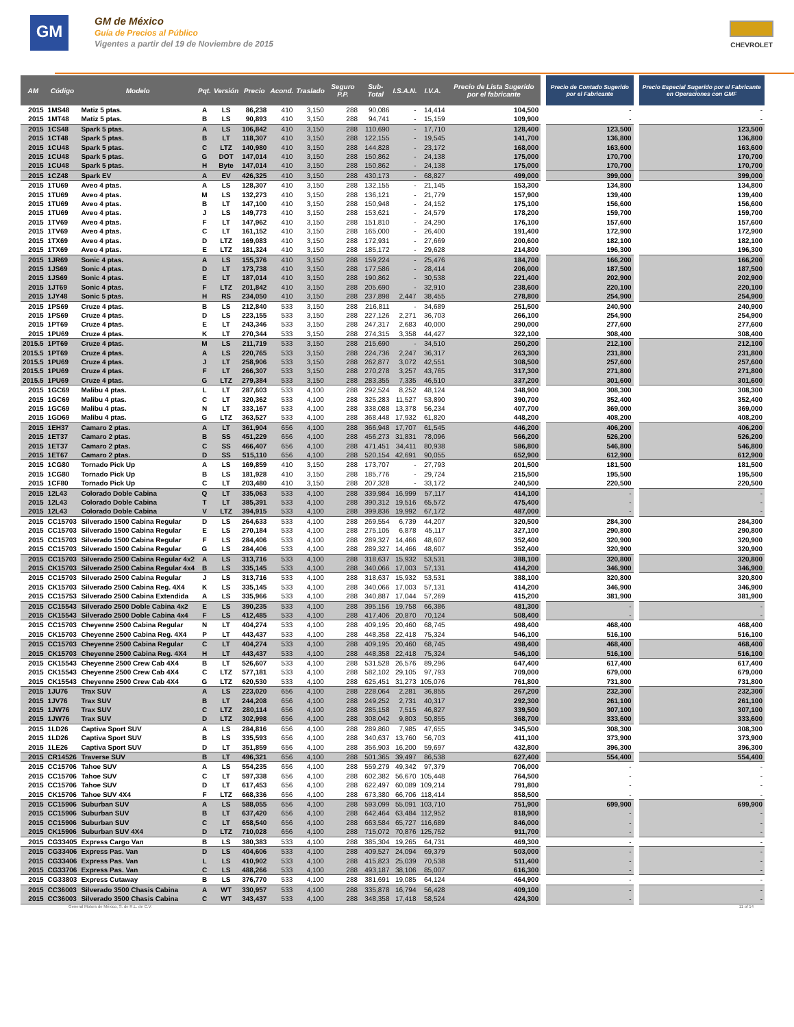GM
GM de México
Guía de Precios al Público
Vigentes a partir del 19 de Noviembre de 2015
CHEVROLET
| AM | Código | Modelo | Pqt. | Versión | Precio | Acond. | Traslado | Seguro P.P. | Sub-Total | I.S.A.N. | I.V.A. | Precio de Lista Sugerido por el fabricante | Precio de Contado Sugerido por el Fabricante | Precio Especial Sugerido por el Fabricante en Operaciones con GMF |
| --- | --- | --- | --- | --- | --- | --- | --- | --- | --- | --- | --- | --- | --- | --- |
| 2015 | 1MS48 | Matiz 5 ptas. | A | LS | 86,238 | 410 | 3,150 | 288 | 90,086 | - | 14,414 | 104,500 | - | - |
| 2015 | 1MT48 | Matiz 5 ptas. | B | LS | 90,893 | 410 | 3,150 | 288 | 94,741 | - | 15,159 | 109,900 | - | - |
| 2015 | 1CS48 | Spark 5 ptas. | A | LS | 106,842 | 410 | 3,150 | 288 | 110,690 | - | 17,710 | 128,400 | 123,500 | 123,500 |
| 2015 | 1CT48 | Spark 5 ptas. | B | LT | 118,307 | 410 | 3,150 | 288 | 122,155 | - | 19,545 | 141,700 | 136,800 | 136,800 |
| 2015 | 1CU48 | Spark 5 ptas. | C | LTZ | 140,980 | 410 | 3,150 | 288 | 144,828 | - | 23,172 | 168,000 | 163,600 | 163,600 |
| 2015 | 1CU48 | Spark 5 ptas. | G | DOT | 147,014 | 410 | 3,150 | 288 | 150,862 | - | 24,138 | 175,000 | 170,700 | 170,700 |
| 2015 | 1CU48 | Spark 5 ptas. | H | Byte | 147,014 | 410 | 3,150 | 288 | 150,862 | - | 24,138 | 175,000 | 170,700 | 170,700 |
| 2015 | 1CZ48 | Spark EV | A | EV | 426,325 | 410 | 3,150 | 288 | 430,173 | - | 68,827 | 499,000 | 399,000 | 399,000 |
| 2015 | 1TU69 | Aveo 4 ptas. | A | LS | 128,307 | 410 | 3,150 | 288 | 132,155 | - | 21,145 | 153,300 | 134,800 | 134,800 |
| 2015 | 1TU69 | Aveo 4 ptas. | M | LS | 132,273 | 410 | 3,150 | 288 | 136,121 | - | 21,779 | 157,900 | 139,400 | 139,400 |
| 2015 | 1TU69 | Aveo 4 ptas. | B | LT | 147,100 | 410 | 3,150 | 288 | 150,948 | - | 24,152 | 175,100 | 156,600 | 156,600 |
| 2015 | 1TU69 | Aveo 4 ptas. | J | LS | 149,773 | 410 | 3,150 | 288 | 153,621 | - | 24,579 | 178,200 | 159,700 | 159,700 |
| 2015 | 1TV69 | Aveo 4 ptas. | F | LT | 147,962 | 410 | 3,150 | 288 | 151,810 | - | 24,290 | 176,100 | 157,600 | 157,600 |
| 2015 | 1TV69 | Aveo 4 ptas. | C | LT | 161,152 | 410 | 3,150 | 288 | 165,000 | - | 26,400 | 191,400 | 172,900 | 172,900 |
| 2015 | 1TX69 | Aveo 4 ptas. | D | LTZ | 169,083 | 410 | 3,150 | 288 | 172,931 | - | 27,669 | 200,600 | 182,100 | 182,100 |
| 2015 | 1TX69 | Aveo 4 ptas. | E | LTZ | 181,324 | 410 | 3,150 | 288 | 185,172 | - | 29,628 | 214,800 | 196,300 | 196,300 |
| 2015 | 1JR69 | Sonic 4 ptas. | A | LS | 155,376 | 410 | 3,150 | 288 | 159,224 | - | 25,476 | 184,700 | 166,200 | 166,200 |
| 2015 | 1JS69 | Sonic 4 ptas. | D | LT | 173,738 | 410 | 3,150 | 288 | 177,586 | - | 28,414 | 206,000 | 187,500 | 187,500 |
| 2015 | 1JS69 | Sonic 4 ptas. | E | LT | 187,014 | 410 | 3,150 | 288 | 190,862 | - | 30,538 | 221,400 | 202,900 | 202,900 |
| 2015 | 1JT69 | Sonic 4 ptas. | F | LTZ | 201,842 | 410 | 3,150 | 288 | 205,690 | - | 32,910 | 238,600 | 220,100 | 220,100 |
| 2015 | 1JY48 | Sonic 5 ptas. | H | RS | 234,050 | 410 | 3,150 | 288 | 237,898 | 2,447 | 38,455 | 278,800 | 254,900 | 254,900 |
| 2015 | 1PS69 | Cruze 4 ptas. | B | LS | 212,840 | 533 | 3,150 | 288 | 216,811 | - | 34,689 | 251,500 | 240,900 | 240,900 |
| 2015 | 1PS69 | Cruze 4 ptas. | D | LS | 223,155 | 533 | 3,150 | 288 | 227,126 | 2,271 | 36,703 | 266,100 | 254,900 | 254,900 |
| 2015 | 1PT69 | Cruze 4 ptas. | E | LT | 243,346 | 533 | 3,150 | 288 | 247,317 | 2,683 | 40,000 | 290,000 | 277,600 | 277,600 |
| 2015 | 1PU69 | Cruze 4 ptas. | K | LT | 270,344 | 533 | 3,150 | 288 | 274,315 | 3,358 | 44,427 | 322,100 | 308,400 | 308,400 |
| 2015.5 | 1PT69 | Cruze 4 ptas. | M | LS | 211,719 | 533 | 3,150 | 288 | 215,690 | - | 34,510 | 250,200 | 212,100 | 212,100 |
| 2015.5 | 1PT69 | Cruze 4 ptas. | A | LS | 220,765 | 533 | 3,150 | 288 | 224,736 | 2,247 | 36,317 | 263,300 | 231,800 | 231,800 |
| 2015.5 | 1PU69 | Cruze 4 ptas. | J | LT | 258,906 | 533 | 3,150 | 288 | 262,877 | 3,072 | 42,551 | 308,500 | 257,600 | 257,600 |
| 2015.5 | 1PU69 | Cruze 4 ptas. | F | LT | 266,307 | 533 | 3,150 | 288 | 270,278 | 3,257 | 43,765 | 317,300 | 271,800 | 271,800 |
| 2015.5 | 1PU69 | Cruze 4 ptas. | G | LTZ | 279,384 | 533 | 3,150 | 288 | 283,355 | 7,335 | 46,510 | 337,200 | 301,600 | 301,600 |
| 2015 | 1GC69 | Malibu 4 ptas. | L | LT | 287,603 | 533 | 4,100 | 288 | 292,524 | 8,252 | 48,124 | 348,900 | 308,300 | 308,300 |
| 2015 | 1GC69 | Malibu 4 ptas. | C | LT | 320,362 | 533 | 4,100 | 288 | 325,283 | 11,527 | 53,890 | 390,700 | 352,400 | 352,400 |
| 2015 | 1GC69 | Malibu 4 ptas. | N | LT | 333,167 | 533 | 4,100 | 288 | 338,088 | 13,378 | 56,234 | 407,700 | 369,000 | 369,000 |
| 2015 | 1GD69 | Malibu 4 ptas. | G | LTZ | 363,527 | 533 | 4,100 | 288 | 368,448 | 17,932 | 61,820 | 448,200 | 408,200 | 408,200 |
| 2015 | 1EH37 | Camaro 2 ptas. | A | LT | 361,904 | 656 | 4,100 | 288 | 366,948 | 17,707 | 61,545 | 446,200 | 406,200 | 406,200 |
| 2015 | 1ET37 | Camaro 2 ptas. | B | SS | 451,229 | 656 | 4,100 | 288 | 456,273 | 31,831 | 78,096 | 566,200 | 526,200 | 526,200 |
| 2015 | 1ET37 | Camaro 2 ptas. | C | SS | 466,407 | 656 | 4,100 | 288 | 471,451 | 34,411 | 80,938 | 586,800 | 546,800 | 546,800 |
| 2015 | 1ET67 | Camaro 2 ptas. | D | SS | 515,110 | 656 | 4,100 | 288 | 520,154 | 42,691 | 90,055 | 652,900 | 612,900 | 612,900 |
| 2015 | 1CG80 | Tornado Pick Up | A | LS | 169,859 | 410 | 3,150 | 288 | 173,707 | - | 27,793 | 201,500 | 181,500 | 181,500 |
| 2015 | 1CG80 | Tornado Pick Up | B | LS | 181,928 | 410 | 3,150 | 288 | 185,776 | - | 29,724 | 215,500 | 195,500 | 195,500 |
| 2015 | 1CF80 | Tornado Pick Up | C | LT | 203,480 | 410 | 3,150 | 288 | 207,328 | - | 33,172 | 240,500 | 220,500 | 220,500 |
| 2015 | 12L43 | Colorado Doble Cabina | Q | LT | 335,063 | 533 | 4,100 | 288 | 339,984 | 16,999 | 57,117 | 414,100 | - | - |
| 2015 | 12L43 | Colorado Doble Cabina | T | LT | 385,391 | 533 | 4,100 | 288 | 390,312 | 19,516 | 65,572 | 475,400 | - | - |
| 2015 | 12L43 | Colorado Doble Cabina | V | LTZ | 394,915 | 533 | 4,100 | 288 | 399,836 | 19,992 | 67,172 | 487,000 | - | - |
| 2015 | CC15703 | Silverado 1500 Cabina Regular | D | LS | 264,633 | 533 | 4,100 | 288 | 269,554 | 6,739 | 44,207 | 320,500 | 284,300 | 284,300 |
| 2015 | CC15703 | Silverado 1500 Cabina Regular | E | LS | 270,184 | 533 | 4,100 | 288 | 275,105 | 6,878 | 45,117 | 327,100 | 290,800 | 290,800 |
| 2015 | CC15703 | Silverado 1500 Cabina Regular | F | LS | 284,406 | 533 | 4,100 | 288 | 289,327 | 14,466 | 48,607 | 352,400 | 320,900 | 320,900 |
| 2015 | CC15703 | Silverado 1500 Cabina Regular | G | LS | 284,406 | 533 | 4,100 | 288 | 289,327 | 14,466 | 48,607 | 352,400 | 320,900 | 320,900 |
| 2015 | CC15703 | Silverado 2500 Cabina Regular 4x2 | A | LS | 313,716 | 533 | 4,100 | 288 | 318,637 | 15,932 | 53,531 | 388,100 | 320,800 | 320,800 |
| 2015 | CK15703 | Silverado 2500 Cabina Regular 4x4 | B | LS | 335,145 | 533 | 4,100 | 288 | 340,066 | 17,003 | 57,131 | 414,200 | 346,900 | 346,900 |
| 2015 | CC15703 | Silverado 2500 Cabina Regular | J | LS | 313,716 | 533 | 4,100 | 288 | 318,637 | 15,932 | 53,531 | 388,100 | 320,800 | 320,800 |
| 2015 | CK15703 | Silverado 2500 Cabina Reg. 4X4 | K | LS | 335,145 | 533 | 4,100 | 288 | 340,066 | 17,003 | 57,131 | 414,200 | 346,900 | 346,900 |
| 2015 | CC15753 | Silverado 2500 Cabina Extendida | A | LS | 335,966 | 533 | 4,100 | 288 | 340,887 | 17,044 | 57,269 | 415,200 | 381,900 | 381,900 |
| 2015 | CC15543 | Silverado 2500 Doble Cabina 4x2 | E | LS | 390,235 | 533 | 4,100 | 288 | 395,156 | 19,758 | 66,386 | 481,300 | - | - |
| 2015 | CK15543 | Silverado 2500 Doble Cabina 4x4 | F | LS | 412,485 | 533 | 4,100 | 288 | 417,406 | 20,870 | 70,124 | 508,400 | - | - |
| 2015 | CC15703 | Cheyenne 2500 Cabina Regular | N | LT | 404,274 | 533 | 4,100 | 288 | 409,195 | 20,460 | 68,745 | 498,400 | 468,400 | 468,400 |
| 2015 | CK15703 | Cheyenne 2500 Cabina Reg. 4X4 | P | LT | 443,437 | 533 | 4,100 | 288 | 448,358 | 22,418 | 75,324 | 546,100 | 516,100 | 516,100 |
| 2015 | CC15703 | Cheyenne 2500 Cabina Regular | C | LT | 404,274 | 533 | 4,100 | 288 | 409,195 | 20,460 | 68,745 | 498,400 | 468,400 | 468,400 |
| 2015 | CK15703 | Cheyenne 2500 Cabina Reg. 4X4 | H | LT | 443,437 | 533 | 4,100 | 288 | 448,358 | 22,418 | 75,324 | 546,100 | 516,100 | 516,100 |
| 2015 | CK15543 | Cheyenne 2500 Crew Cab 4X4 | B | LT | 526,607 | 533 | 4,100 | 288 | 531,528 | 26,576 | 89,296 | 647,400 | 617,400 | 617,400 |
| 2015 | CK15543 | Cheyenne 2500 Crew Cab 4X4 | C | LTZ | 577,181 | 533 | 4,100 | 288 | 582,102 | 29,105 | 97,793 | 709,000 | 679,000 | 679,000 |
| 2015 | CK15543 | Cheyenne 2500 Crew Cab 4X4 | G | LTZ | 620,530 | 533 | 4,100 | 288 | 625,451 | 31,273 | 105,076 | 761,800 | 731,800 | 731,800 |
| 2015 | 1JU76 | Trax SUV | A | LS | 223,020 | 656 | 4,100 | 288 | 228,064 | 2,281 | 36,855 | 267,200 | 232,300 | 232,300 |
| 2015 | 1JV76 | Trax SUV | B | LT | 244,208 | 656 | 4,100 | 288 | 249,252 | 2,731 | 40,317 | 292,300 | 261,100 | 261,100 |
| 2015 | 1JW76 | Trax SUV | C | LTZ | 280,114 | 656 | 4,100 | 288 | 285,158 | 7,515 | 46,827 | 339,500 | 307,100 | 307,100 |
| 2015 | 1JW76 | Trax SUV | D | LTZ | 302,998 | 656 | 4,100 | 288 | 308,042 | 9,803 | 50,855 | 368,700 | 333,600 | 333,600 |
| 2015 | 1LD26 | Captiva Sport SUV | A | LS | 284,816 | 656 | 4,100 | 288 | 289,860 | 7,985 | 47,655 | 345,500 | 308,300 | 308,300 |
| 2015 | 1LD26 | Captiva Sport SUV | B | LS | 335,593 | 656 | 4,100 | 288 | 340,637 | 13,760 | 56,703 | 411,100 | 373,900 | 373,900 |
| 2015 | 1LE26 | Captiva Sport SUV | D | LT | 351,859 | 656 | 4,100 | 288 | 356,903 | 16,200 | 59,697 | 432,800 | 396,300 | 396,300 |
| 2015 | CR14526 | Traverse SUV | B | LT | 496,321 | 656 | 4,100 | 288 | 501,365 | 39,497 | 86,538 | 627,400 | 554,400 | 554,400 |
| 2015 | CC15706 | Tahoe SUV | A | LS | 554,235 | 656 | 4,100 | 288 | 559,279 | 49,342 | 97,379 | 706,000 | - | - |
| 2015 | CC15706 | Tahoe SUV | C | LT | 597,338 | 656 | 4,100 | 288 | 602,382 | 56,670 | 105,448 | 764,500 | - | - |
| 2015 | CC15706 | Tahoe SUV | D | LT | 617,453 | 656 | 4,100 | 288 | 622,497 | 60,089 | 109,214 | 791,800 | - | - |
| 2015 | CK15706 | Tahoe SUV 4X4 | F | LTZ | 668,336 | 656 | 4,100 | 288 | 673,380 | 66,706 | 118,414 | 858,500 | - | - |
| 2015 | CC15906 | Suburban SUV | A | LS | 588,055 | 656 | 4,100 | 288 | 593,099 | 55,091 | 103,710 | 751,900 | 699,900 | 699,900 |
| 2015 | CC15906 | Suburban SUV | B | LT | 637,420 | 656 | 4,100 | 288 | 642,464 | 63,484 | 112,952 | 818,900 | - | - |
| 2015 | CC15906 | Suburban SUV | C | LT | 658,540 | 656 | 4,100 | 288 | 663,584 | 65,727 | 116,689 | 846,000 | - | - |
| 2015 | CK15906 | Suburban SUV 4X4 | D | LTZ | 710,028 | 656 | 4,100 | 288 | 715,072 | 70,876 | 125,752 | 911,700 | - | - |
| 2015 | CG33405 | Express Cargo Van | B | LS | 380,383 | 533 | 4,100 | 288 | 385,304 | 19,265 | 64,731 | 469,300 | - | - |
| 2015 | CG33406 | Express Pas. Van | D | LS | 404,606 | 533 | 4,100 | 288 | 409,527 | 24,094 | 69,379 | 503,000 | - | - |
| 2015 | CG33406 | Express Pas. Van | L | LS | 410,902 | 533 | 4,100 | 288 | 415,823 | 25,039 | 70,538 | 511,400 | - | - |
| 2015 | CG33706 | Express Pas. Van | C | LS | 488,266 | 533 | 4,100 | 288 | 493,187 | 38,106 | 85,007 | 616,300 | - | - |
| 2015 | CG33803 | Express Cutaway | B | LS | 376,770 | 533 | 4,100 | 288 | 381,691 | 19,085 | 64,124 | 464,900 | - | - |
| 2015 | CC36003 | Silverado 3500 Chasis Cabina | A | WT | 330,957 | 533 | 4,100 | 288 | 335,878 | 16,794 | 56,428 | 409,100 | - | - |
| 2015 | CC36003 | Silverado 3500 Chasis Cabina | C | WT | 343,437 | 533 | 4,100 | 288 | 348,358 | 17,418 | 58,524 | 424,300 | - | - |
General Motors de México, S. de R.L. de C.V. 11 of 14